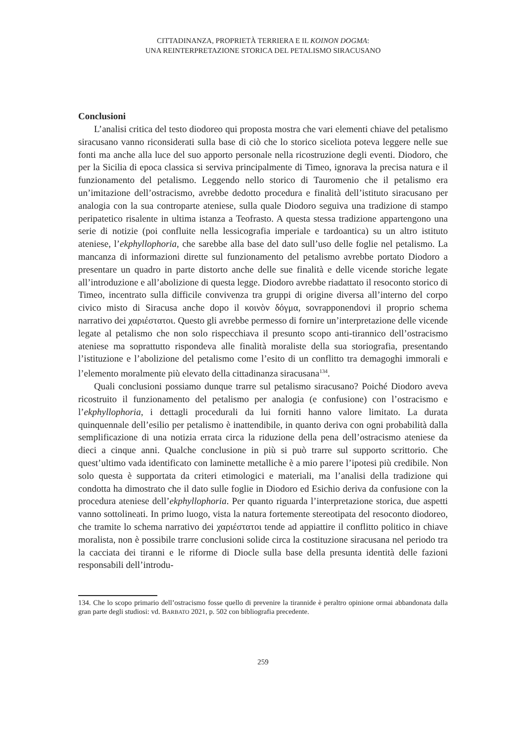CITTADINANZA, PROPRIETÀ TERRIERA E IL KOINON DOGMA:
UNA REINTERPRETAZIONE STORICA DEL PETALISMO SIRACUSANO
Conclusioni
L’analisi critica del testo diodoreo qui proposta mostra che vari elementi chiave del petalismo siracusano vanno riconsiderati sulla base di ciò che lo storico siceliota poteva leggere nelle sue fonti ma anche alla luce del suo apporto personale nella ricostruzione degli eventi. Diodoro, che per la Sicilia di epoca classica si serviva principalmente di Timeo, ignorava la precisa natura e il funzionamento del petalismo. Leggendo nello storico di Tauromenio che il petalismo era un’imitazione dell’ostracismo, avrebbe dedotto procedura e finalità dell’istituto siracusano per analogia con la sua controparte ateniese, sulla quale Diodoro seguiva una tradizione di stampo peripatetico risalente in ultima istanza a Teofrasto. A questa stessa tradizione appartengono una serie di notizie (poi confluite nella lessicografia imperiale e tardoantica) su un altro istituto ateniese, l’ekphyllophoria, che sarebbe alla base del dato sull’uso delle foglie nel petalismo. La mancanza di informazioni dirette sul funzionamento del petalismo avrebbe portato Diodoro a presentare un quadro in parte distorto anche delle sue finalità e delle vicende storiche legate all’introduzione e all’abolizione di questa legge. Diodoro avrebbe riadattato il resoconto storico di Timeo, incentrato sulla difficile convivenza tra gruppi di origine diversa all’interno del corpo civico misto di Siracusa anche dopo il κοινὸν δόγμα, sovrapponendovi il proprio schema narrativo dei χαριέστατοι. Questo gli avrebbe permesso di fornire un’interpretazione delle vicende legate al petalismo che non solo rispecchiava il presunto scopo anti-tirannico dell’ostracismo ateniese ma soprattutto rispondeva alle finalità moraliste della sua storiografia, presentando l’istituzione e l’abolizione del petalismo come l’esito di un conflitto tra demagoghi immorali e l’elemento moralmente più elevato della cittadinanza siracusana<sup>134</sup>.
Quali conclusioni possiamo dunque trarre sul petalismo siracusano? Poiché Diodoro aveva ricostruito il funzionamento del petalismo per analogia (e confusione) con l’ostracismo e l’ekphyllophoria, i dettagli procedurali da lui forniti hanno valore limitato. La durata quinquennale dell’esilio per petalismo è inattendibile, in quanto deriva con ogni probabilità dalla semplificazione di una notizia errata circa la riduzione della pena dell’ostracismo ateniese da dieci a cinque anni. Qualche conclusione in più si può trarre sul supporto scrittorio. Che quest’ultimo vada identificato con laminette metalliche è a mio parere l’ipotesi più credibile. Non solo questa è supportata da criteri etimologici e materiali, ma l’analisi della tradizione qui condotta ha dimostrato che il dato sulle foglie in Diodoro ed Esichio deriva da confusione con la procedura ateniese dell’ekphyllophoria. Per quanto riguarda l’interpretazione storica, due aspetti vanno sottolineati. In primo luogo, vista la natura fortemente stereotipata del resoconto diodoreo, che tramite lo schema narrativo dei χαριέστατοι tende ad appiattire il conflitto politico in chiave moralista, non è possibile trarre conclusioni solide circa la costituzione siracusana nel periodo tra la cacciata dei tiranni e le riforme di Diocle sulla base della presunta identità delle fazioni responsabili dell’introdu-
134. Che lo scopo primario dell’ostracismo fosse quello di prevenire la tirannide è peraltro opinione ormai abbandonata dalla gran parte degli studiosi: vd. BARBATO 2021, p. 502 con bibliografia precedente.
259